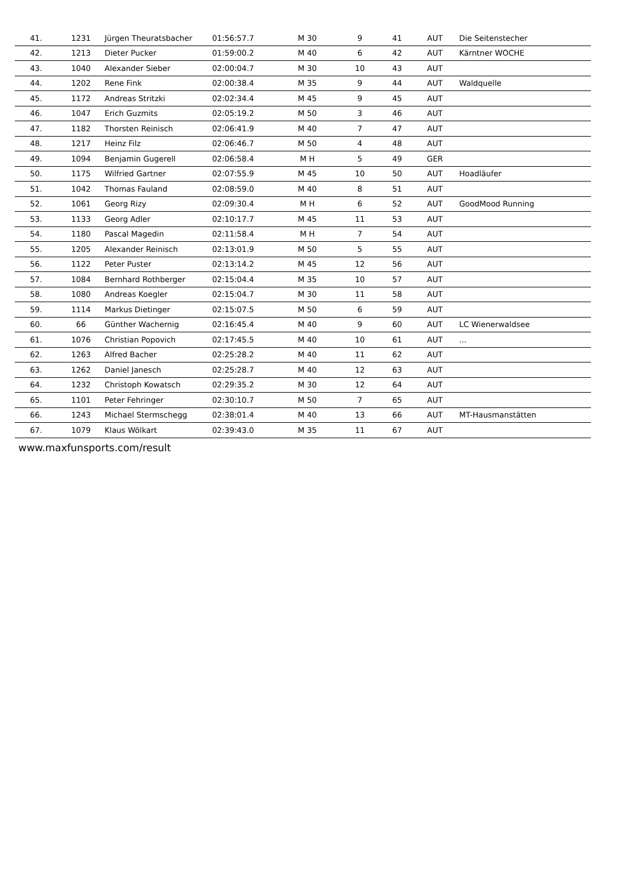| 41. | 1231 | Jürgen Theuratsbacher | 01:56:57.7 | M 30 | 9 | 41 | AUT | Die Seitenstecher |
| 42. | 1213 | Dieter Pucker | 01:59:00.2 | M 40 | 6 | 42 | AUT | Kärntner WOCHE |
| 43. | 1040 | Alexander Sieber | 02:00:04.7 | M 30 | 10 | 43 | AUT | |
| 44. | 1202 | Rene Fink | 02:00:38.4 | M 35 | 9 | 44 | AUT | Waldquelle |
| 45. | 1172 | Andreas Stritzki | 02:02:34.4 | M 45 | 9 | 45 | AUT | |
| 46. | 1047 | Erich Guzmits | 02:05:19.2 | M 50 | 3 | 46 | AUT | |
| 47. | 1182 | Thorsten Reinisch | 02:06:41.9 | M 40 | 7 | 47 | AUT | |
| 48. | 1217 | Heinz Filz | 02:06:46.7 | M 50 | 4 | 48 | AUT | |
| 49. | 1094 | Benjamin Gugerell | 02:06:58.4 | M H | 5 | 49 | GER | |
| 50. | 1175 | Wilfried Gartner | 02:07:55.9 | M 45 | 10 | 50 | AUT | Hoadläufer |
| 51. | 1042 | Thomas Fauland | 02:08:59.0 | M 40 | 8 | 51 | AUT | |
| 52. | 1061 | Georg Rizy | 02:09:30.4 | M H | 6 | 52 | AUT | GoodMood Running |
| 53. | 1133 | Georg Adler | 02:10:17.7 | M 45 | 11 | 53 | AUT | |
| 54. | 1180 | Pascal Magedin | 02:11:58.4 | M H | 7 | 54 | AUT | |
| 55. | 1205 | Alexander Reinisch | 02:13:01.9 | M 50 | 5 | 55 | AUT | |
| 56. | 1122 | Peter Puster | 02:13:14.2 | M 45 | 12 | 56 | AUT | |
| 57. | 1084 | Bernhard Rothberger | 02:15:04.4 | M 35 | 10 | 57 | AUT | |
| 58. | 1080 | Andreas Koegler | 02:15:04.7 | M 30 | 11 | 58 | AUT | |
| 59. | 1114 | Markus Dietinger | 02:15:07.5 | M 50 | 6 | 59 | AUT | |
| 60. | 66 | Günther Wachernig | 02:16:45.4 | M 40 | 9 | 60 | AUT | LC Wienerwaldsee |
| 61. | 1076 | Christian Popovich | 02:17:45.5 | M 40 | 10 | 61 | AUT | ... |
| 62. | 1263 | Alfred Bacher | 02:25:28.2 | M 40 | 11 | 62 | AUT | |
| 63. | 1262 | Daniel Janesch | 02:25:28.7 | M 40 | 12 | 63 | AUT | |
| 64. | 1232 | Christoph Kowatsch | 02:29:35.2 | M 30 | 12 | 64 | AUT | |
| 65. | 1101 | Peter Fehringer | 02:30:10.7 | M 50 | 7 | 65 | AUT | |
| 66. | 1243 | Michael Stermschegg | 02:38:01.4 | M 40 | 13 | 66 | AUT | MT-Hausmanstätten |
| 67. | 1079 | Klaus Wölkart | 02:39:43.0 | M 35 | 11 | 67 | AUT | |
www.maxfunsports.com/result